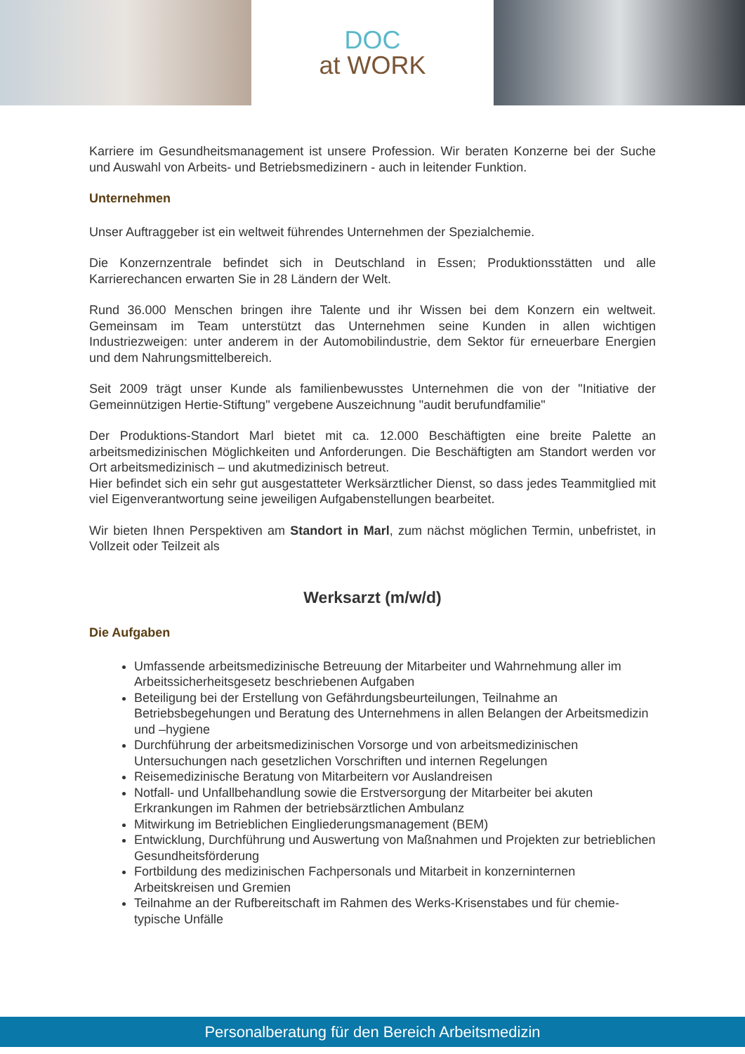DOC
at WORK
Karriere im Gesundheitsmanagement ist unsere Profession. Wir beraten Konzerne bei der Suche und Auswahl von Arbeits- und Betriebsmedizinern - auch in leitender Funktion.
Unternehmen
Unser Auftraggeber ist ein weltweit führendes Unternehmen der Spezialchemie.
Die Konzernzentrale befindet sich in Deutschland in Essen; Produktionsstätten und alle Karrierechancen erwarten Sie in 28 Ländern der Welt.
Rund 36.000 Menschen bringen ihre Talente und ihr Wissen bei dem Konzern ein weltweit. Gemeinsam im Team unterstützt das Unternehmen seine Kunden in allen wichtigen Industriezweigen: unter anderem in der Automobilindustrie, dem Sektor für erneuerbare Energien und dem Nahrungsmittelbereich.
Seit 2009 trägt unser Kunde als familienbewusstes Unternehmen die von der "Initiative der Gemeinnützigen Hertie-Stiftung" vergebene Auszeichnung "audit berufundfamilie"
Der Produktions-Standort Marl bietet mit ca. 12.000 Beschäftigten eine breite Palette an arbeitsmedizinischen Möglichkeiten und Anforderungen. Die Beschäftigten am Standort werden vor Ort arbeitsmedizinisch – und akutmedizinisch betreut.
Hier befindet sich ein sehr gut ausgestatteter Werksärztlicher Dienst, so dass jedes Teammitglied mit viel Eigenverantwortung seine jeweiligen Aufgabenstellungen bearbeitet.
Wir bieten Ihnen Perspektiven am Standort in Marl, zum nächst möglichen Termin, unbefristet, in Vollzeit oder Teilzeit als
Werksarzt (m/w/d)
Die Aufgaben
Umfassende arbeitsmedizinische Betreuung der Mitarbeiter und Wahrnehmung aller im Arbeitssicherheitsgesetz beschriebenen Aufgaben
Beteiligung bei der Erstellung von Gefährdungsbeurteilungen, Teilnahme an Betriebsbegehungen und Beratung des Unternehmens in allen Belangen der Arbeitsmedizin und –hygiene
Durchführung der arbeitsmedizinischen Vorsorge und von arbeitsmedizinischen Untersuchungen nach gesetzlichen Vorschriften und internen Regelungen
Reisemedizinische Beratung von Mitarbeitern vor Auslandreisen
Notfall- und Unfallbehandlung sowie die Erstversorgung der Mitarbeiter bei akuten Erkrankungen im Rahmen der betriebsärztlichen Ambulanz
Mitwirkung im Betrieblichen Eingliederungsmanagement (BEM)
Entwicklung, Durchführung und Auswertung von Maßnahmen und Projekten zur betrieblichen Gesundheitsförderung
Fortbildung des medizinischen Fachpersonals und Mitarbeit in konzerninternen Arbeitskreisen und Gremien
Teilnahme an der Rufbereitschaft im Rahmen des Werks-Krisenstabes und für chemie-typische Unfälle
Personalberatung für den Bereich Arbeitsmedizin